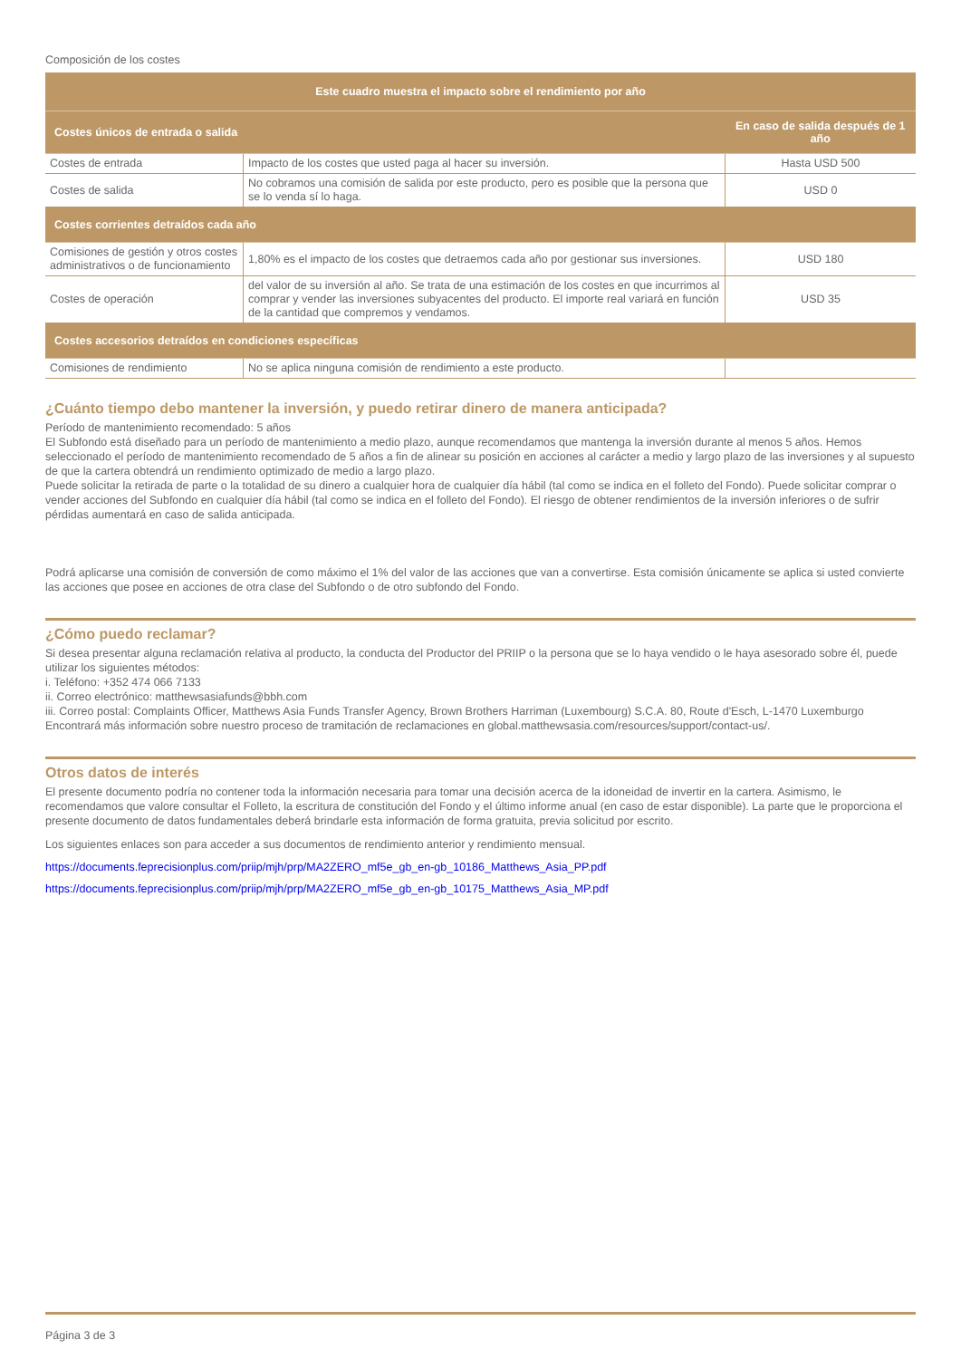Composición de los costes
| Este cuadro muestra el impacto sobre el rendimiento por año | | |
| --- | --- | --- |
| Costes únicos de entrada o salida | | En caso de salida después de 1 año |
| Costes de entrada | Impacto de los costes que usted paga al hacer su inversión. | Hasta USD 500 |
| Costes de salida | No cobramos una comisión de salida por este producto, pero es posible que la persona que se lo venda sí lo haga. | USD 0 |
| Costes corrientes detraídos cada año | | |
| Comisiones de gestión y otros costes administrativos o de funcionamiento | 1,80% es el impacto de los costes que detraemos cada año por gestionar sus inversiones. | USD 180 |
| Costes de operación | del valor de su inversión al año. Se trata de una estimación de los costes en que incurrimos al comprar y vender las inversiones subyacentes del producto. El importe real variará en función de la cantidad que compremos y vendamos. | USD 35 |
| Costes accesorios detraídos en condiciones específicas | | |
| Comisiones de rendimiento | No se aplica ninguna comisión de rendimiento a este producto. | |
¿Cuánto tiempo debo mantener la inversión, y puedo retirar dinero de manera anticipada?
Período de mantenimiento recomendado: 5 años
El Subfondo está diseñado para un período de mantenimiento a medio plazo, aunque recomendamos que mantenga la inversión durante al menos 5 años. Hemos seleccionado el período de mantenimiento recomendado de 5 años a fin de alinear su posición en acciones al carácter a medio y largo plazo de las inversiones y al supuesto de que la cartera obtendrá un rendimiento optimizado de medio a largo plazo.
Puede solicitar la retirada de parte o la totalidad de su dinero a cualquier hora de cualquier día hábil (tal como se indica en el folleto del Fondo). Puede solicitar comprar o vender acciones del Subfondo en cualquier día hábil (tal como se indica en el folleto del Fondo). El riesgo de obtener rendimientos de la inversión inferiores o de sufrir pérdidas aumentará en caso de salida anticipada.
Podrá aplicarse una comisión de conversión de como máximo el 1% del valor de las acciones que van a convertirse. Esta comisión únicamente se aplica si usted convierte las acciones que posee en acciones de otra clase del Subfondo o de otro subfondo del Fondo.
¿Cómo puedo reclamar?
Si desea presentar alguna reclamación relativa al producto, la conducta del Productor del PRIIP o la persona que se lo haya vendido o le haya asesorado sobre él, puede utilizar los siguientes métodos:
i. Teléfono: +352 474 066 7133
ii. Correo electrónico: matthewsasiafunds@bbh.com
iii. Correo postal: Complaints Officer, Matthews Asia Funds Transfer Agency, Brown Brothers Harriman (Luxembourg) S.C.A. 80, Route d'Esch, L-1470 Luxemburgo
Encontrará más información sobre nuestro proceso de tramitación de reclamaciones en global.matthewsasia.com/resources/support/contact-us/.
Otros datos de interés
El presente documento podría no contener toda la información necesaria para tomar una decisión acerca de la idoneidad de invertir en la cartera. Asimismo, le recomendamos que valore consultar el Folleto, la escritura de constitución del Fondo y el último informe anual (en caso de estar disponible). La parte que le proporciona el presente documento de datos fundamentales deberá brindarle esta información de forma gratuita, previa solicitud por escrito.
Los siguientes enlaces son para acceder a sus documentos de rendimiento anterior y rendimiento mensual.
https://documents.feprecisionplus.com/priip/mjh/prp/MA2ZERO_mf5e_gb_en-gb_10186_Matthews_Asia_PP.pdf
https://documents.feprecisionplus.com/priip/mjh/prp/MA2ZERO_mf5e_gb_en-gb_10175_Matthews_Asia_MP.pdf
Página 3 de 3